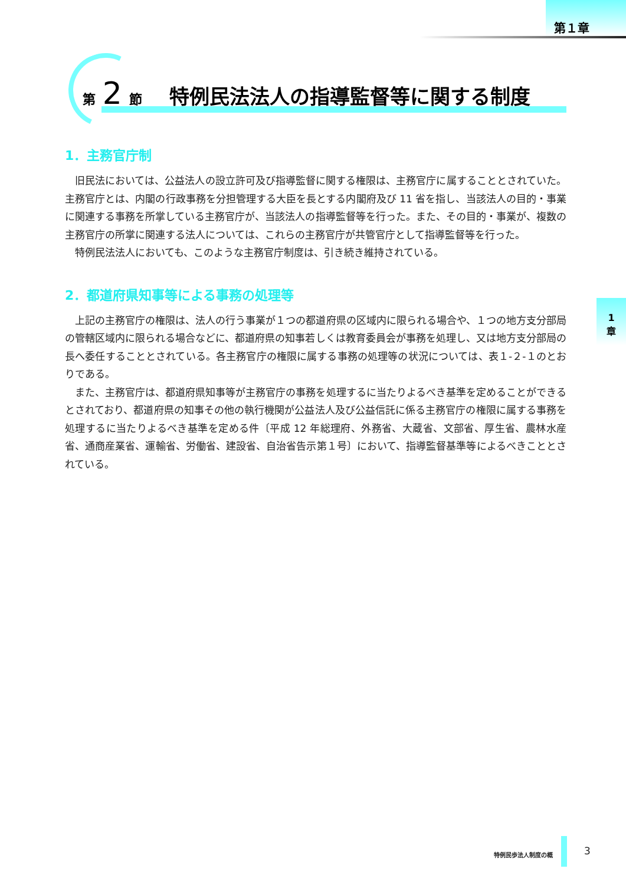第１章
第 2 節　 特例民法法人の指導監督等に関する制度
1．主務官庁制
旧民法においては、公益法人の設立許可及び指導監督に関する権限は、主務官庁に属することとされていた。主務官庁とは、内閣の行政事務を分担管理する大臣を長とする内閣府及び 11 省を指し、当該法人の目的・事業に関連する事務を所掌している主務官庁が、当該法人の指導監督等を行った。また、その目的・事業が、複数の主務官庁の所掌に関連する法人については、これらの主務官庁が共管官庁として指導監督等を行った。
特例民法法人においても、このような主務官庁制度は、引き続き維持されている。
2．都道府県知事等による事務の処理等
上記の主務官庁の権限は、法人の行う事業が１つの都道府県の区域内に限られる場合や、１つの地方支分部局の管轄区域内に限られる場合などに、都道府県の知事若しくは教育委員会が事務を処理し、又は地方支分部局の長へ委任することとされている。各主務官庁の権限に属する事務の処理等の状況については、表１-２-１のとおりである。
また、主務官庁は、都道府県知事等が主務官庁の事務を処理するに当たりよるべき基準を定めることができるとされており、都道府県の知事その他の執行機関が公益法人及び公益信託に係る主務官庁の権限に属する事務を処理するに当たりよるべき基準を定める件〔平成 12 年総理府、外務省、大蔵省、文部省、厚生省、農林水産省、通商産業省、運輸省、労働省、建設省、自治省告示第１号〕において、指導監督基準等によるべきこととされている。
1
章
特例民歩法人制度の概 3